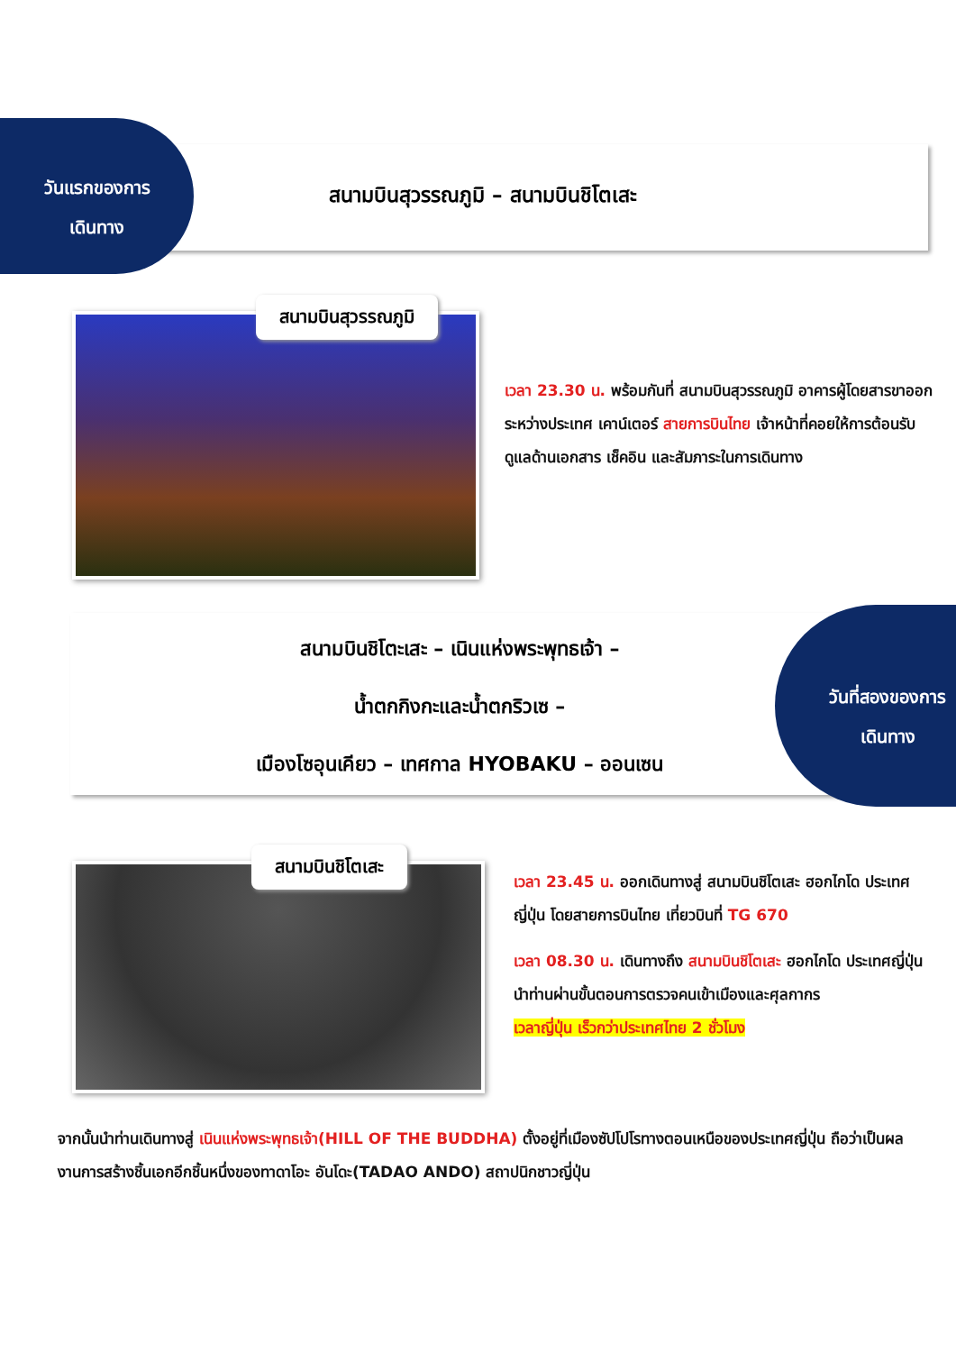วันแรกของการ
เดินทาง
สนามบินสุวรรณภูมิ – สนามบินชิโตเสะ
สนามบินสุวรรณภูมิ
เวลา 23.30 น. พร้อมกันที่ สนามบินสุวรรณภูมิ อาคารผู้โดยสารขาออกระหว่างประเทศ เคาน์เตอร์ สายการบินไทย เจ้าหน้าที่คอยให้การต้อนรับ ดูแลด้านเอกสาร เช็คอิน และสัมภาระในการเดินทาง
สนามบินชิโตะเสะ – เนินแห่งพระพุทธเจ้า –
น้ำตกกิงกะและน้ำตกริวเซ –
เมืองโซอุนเคียว – เทศกาล HYOBAKU – ออนเซน
วันที่สองของการ
เดินทาง
สนามบินชิโตเสะ
เวลา 23.45 น. ออกเดินทางสู่ สนามบินชิโตเสะ ฮอกไกโด ประเทศญี่ปุ่น โดยสายการบินไทย เที่ยวบินที่ TG 670
เวลา 08.30 น. เดินทางถึง สนามบินชิโตเสะ ฮอกไกโด ประเทศญี่ปุ่น นำท่านผ่านขั้นตอนการตรวจคนเข้าเมืองและศุลกากร
เวลาญี่ปุ่น เร็วกว่าประเทศไทย 2 ชั่วโมง
จากนั้นนำท่านเดินทางสู่ เนินแห่งพระพุทธเจ้า(HILL OF THE BUDDHA) ตั้งอยู่ที่เมืองซัปโปโรทางตอนเหนือของประเทศญี่ปุ่น ถือว่าเป็นผลงานการสร้างชิ้นเอกอีกชิ้นหนึ่งของทาดาโอะ อันโดะ(TADAO ANDO) สถาปนิกชาวญี่ปุ่น